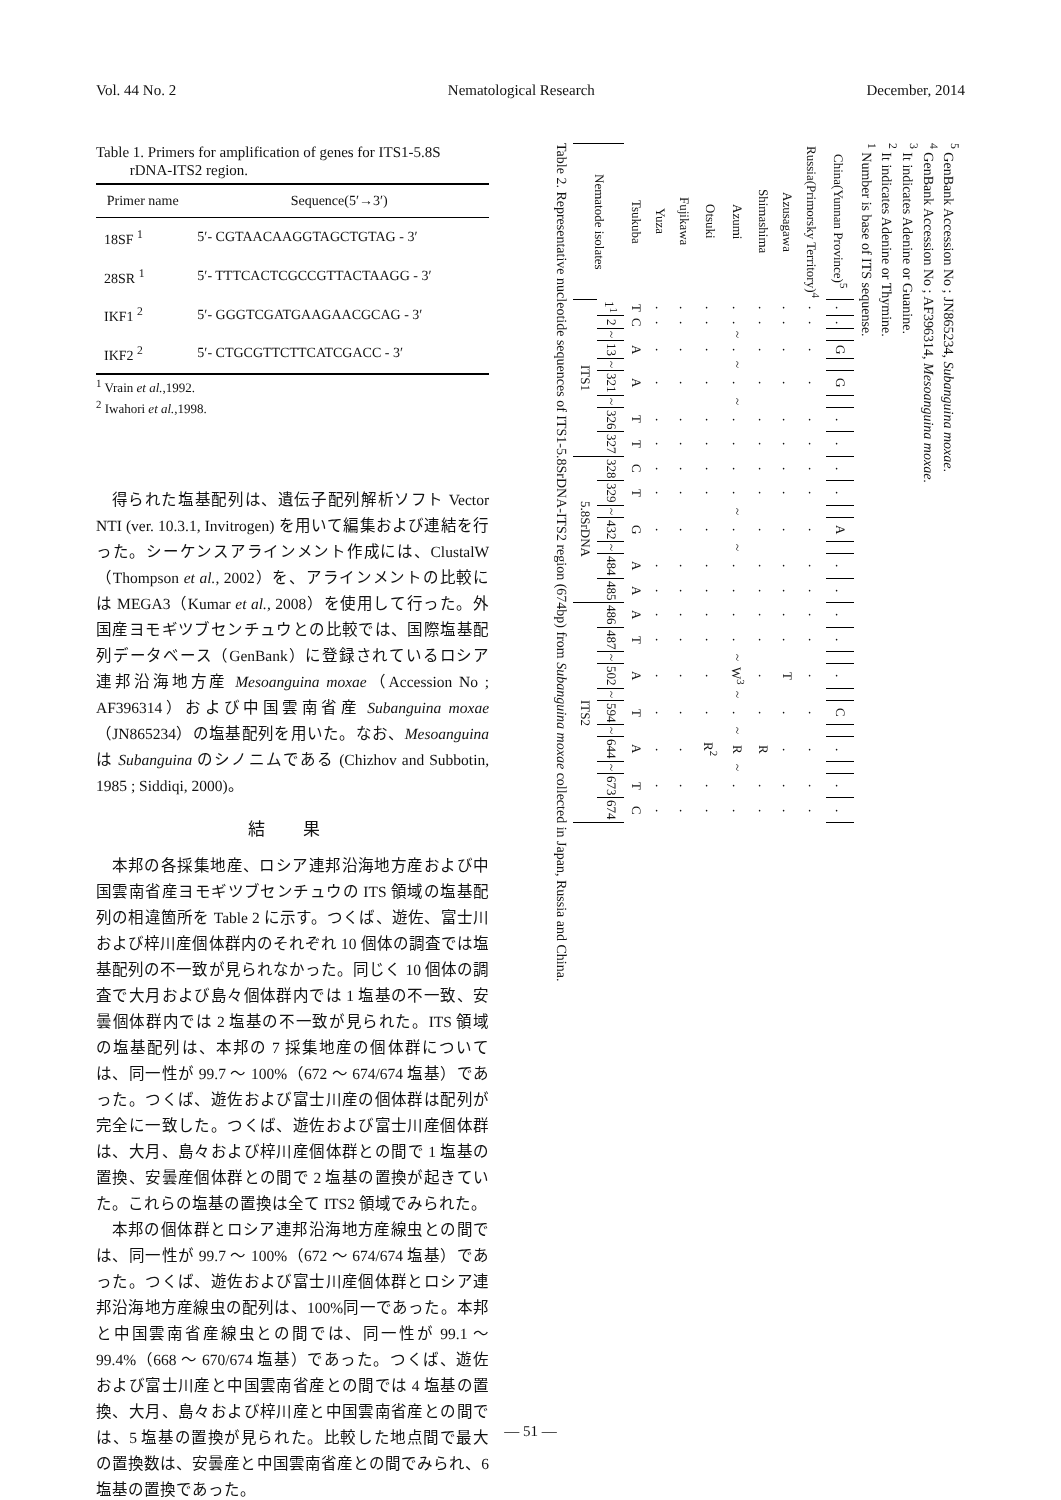Vol. 44 No. 2 Nematological Research December, 2014
Table 1. Primers for amplification of genes for ITS1-5.8S
rDNA-ITS2 region.
| Primer name | Sequence(5′→3′) |
| --- | --- |
| 18SF <sup>1</sup> | 5′- CGTAACAAGGTAGCTGTAG - 3′ |
| 28SR <sup>1</sup> | 5′- TTTCACTCGCCGTTACTAAGG - 3′ |
| IKF1 <sup>2</sup> | 5′- GGGTCGATGAAGAACGCAG - 3′ |
| IKF2 <sup>2</sup> | 5′- CTGCGTTCTTCATCGACC - 3′ |
<sup>1</sup> Vrain et al.,1992.
<sup>2</sup> Iwahori et al.,1998.
得られた塩基配列は、遺伝子配列解析ソフト Vector NTI (ver. 10.3.1, Invitrogen) を用いて編集および連結を行った。シーケンスアラインメント作成には、ClustalW（Thompson et al., 2002）を、アラインメントの比較には MEGA3（Kumar et al., 2008）を使用して行った。外国産ヨモギツブセンチュウとの比較では、国際塩基配列データベース（GenBank）に登録されているロシア連邦沿海地方産 Mesoanguina moxae（Accession No ; AF396314）および中国雲南省産 Subanguina moxae（JN865234）の塩基配列を用いた。なお、Mesoanguina は Subanguina のシノニムである (Chizhov and Subbotin, 1985 ; Siddiqi, 2000)。
結 果
本邦の各採集地産、ロシア連邦沿海地方産および中国雲南省産ヨモギツブセンチュウの ITS 領域の塩基配列の相違箇所を Table 2 に示す。つくば、遊佐、富士川および梓川産個体群内のそれぞれ 10 個体の調査では塩基配列の不一致が見られなかった。同じく 10 個体の調査で大月および島々個体群内では 1 塩基の不一致、安曇個体群内では 2 塩基の不一致が見られた。ITS 領域の塩基配列は、本邦の 7 採集地産の個体群については、同一性が 99.7 ～ 100%（672 ～ 674/674 塩基）であった。つくば、遊佐および富士川産の個体群は配列が完全に一致した。つくば、遊佐および富士川産個体群は、大月、島々および梓川産個体群との間で 1 塩基の置換、安曇産個体群との間で 2 塩基の置換が起きていた。これらの塩基の置換は全て ITS2 領域でみられた。
本邦の個体群とロシア連邦沿海地方産線虫との間では、同一性が 99.7 ～ 100%（672 ～ 674/674 塩基）であった。つくば、遊佐および富士川産個体群とロシア連邦沿海地方産線虫の配列は、100%同一であった。本邦と中国雲南省産線虫との間では、同一性が 99.1 ～ 99.4%（668 ～ 670/674 塩基）であった。つくば、遊佐および富士川産と中国雲南省産との間では 4 塩基の置換、大月、島々および梓川産と中国雲南省産との間では、5 塩基の置換が見られた。比較した地点間で最大の置換数は、安曇産と中国雲南省産との間でみられ、6 塩基の置換であった。
Table 2. Representative nucleotide sequences of ITS1-5.8SrDNA-ITS2 region (674bp) from Subanguina moxae collected in Japan, Russia and China.
| Nematode isolates | ITS1 | | | | | | | | | 5.8SrDNA | | | | | | | ITS2 | | | | | | | | | | |
| --- | --- | --- | --- | --- | --- | --- | --- | --- | --- | --- | --- | --- | --- | --- | --- | --- | --- | --- | --- | --- | --- | --- | --- | --- | --- | --- | --- |
| | 1<sup>1</sup> | 2 | ~ | 13 | ~ | 321 | ~ | 326 | 327 | 328 | 329 | ~ | 432 | ~ | 484 | 485 | 486 | 487 | ~ | 502 | ~ | 594 | ~ | 644 | ~ | 673 | 674 |
| Tsukuba | T | C | | A | | A | | T | T | C | T | | G | | A | A | A | T | | A | | T | | A | | T | C |
| Yuza | . | . | | . | | . | | . | . | . | . | | . | | . | . | . | . | | . | | . | | . | | . | . |
| Fujikawa | . | . | | . | | . | | . | . | . | . | | . | | . | . | . | . | | . | | . | | . | | . | . |
| Otsuki | . | . | | . | | . | | . | . | . | . | | . | | . | . | . | . | | . | | . | | R<sup>2</sup> | | . | . |
| Azumi | . | . | ~ | . | ~ | . | ~ | . | . | . | . | ~ | . | ~ | . | . | . | . | ~ | W<sup>3</sup> | ~ | . | ~ | R | ~ | . | . |
| Shimashima | . | . | | . | | . | | . | . | . | . | | . | | . | . | . | . | | . | | . | | R | | . | . |
| Azusagawa | . | . | | . | | . | | . | . | . | . | | . | | . | . | . | . | | T | | . | | . | | . | . |
| Russia(Primorsky Territory)<sup>4</sup> | . | . | | . | | . | | . | . | . | . | | . | | . | . | . | . | | . | | . | | . | | . | . |
| China(Yunnan Province)<sup>5</sup> | . | . | | G | | G | | . | . | . | . | | A | | . | . | . | . | | . | | C | | . | | . | . |
<sup>1</sup> Number is base of ITS sequense.
<sup>2</sup> It indicates Adenine or Thymine.
<sup>3</sup> It indicates Adenine or Guanine.
<sup>4</sup> GenBank Accession No ; AF396314, Mesoanguina moxae.
<sup>5</sup> GenBank Accession No ; JN865234, Subanguina moxae.
— 51 —